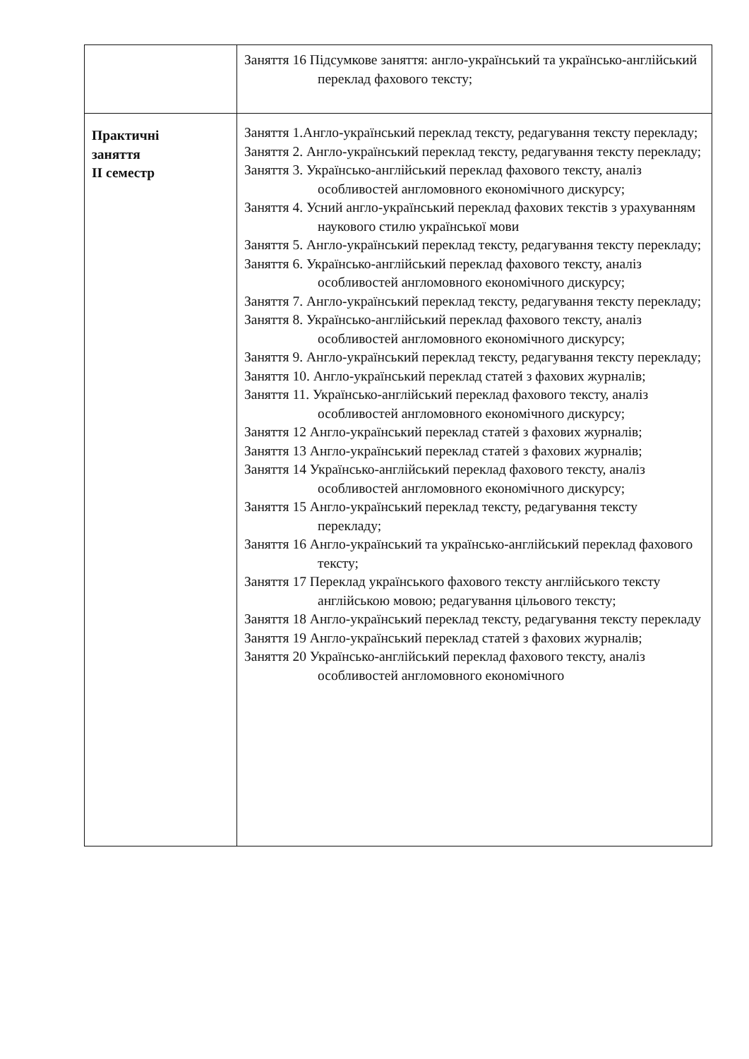| | Заняття 16 Підсумкове заняття: англо-український та українсько-англійський переклад фахового тексту; |
| Практичні заняття II семестр | Заняття 1.Англо-український переклад тексту, редагування тексту перекладу; Заняття 2. Англо-український переклад тексту, редагування тексту перекладу; Заняття 3. Українсько-англійський переклад фахового тексту, аналіз особливостей англомовного економічного дискурсу; Заняття 4. Усний англо-український переклад фахових текстів з урахуванням наукового стилю української мови Заняття 5. Англо-український переклад тексту, редагування тексту перекладу; Заняття 6. Українсько-англійський переклад фахового тексту, аналіз особливостей англомовного економічного дискурсу; Заняття 7. Англо-український переклад тексту, редагування тексту перекладу; Заняття 8. Українсько-англійський переклад фахового тексту, аналіз особливостей англомовного економічного дискурсу; Заняття 9. Англо-український переклад тексту, редагування тексту перекладу; Заняття 10. Англо-український переклад статей з фахових журналів; Заняття 11. Українсько-англійський переклад фахового тексту, аналіз особливостей англомовного економічного дискурсу; Заняття 12 Англо-український переклад статей з фахових журналів; Заняття 13 Англо-український переклад статей з фахових журналів; Заняття 14 Українсько-англійський переклад фахового тексту, аналіз особливостей англомовного економічного дискурсу; Заняття 15 Англо-український переклад тексту, редагування тексту перекладу; Заняття 16 Англо-український та українсько-англійський переклад фахового тексту; Заняття 17 Переклад українського фахового тексту англійського тексту англійською мовою; редагування цільового тексту; Заняття 18 Англо-український переклад тексту, редагування тексту перекладу Заняття 19 Англо-український переклад статей з фахових журналів; Заняття 20 Українсько-англійський переклад фахового тексту, аналіз особливостей англомовного економічного |